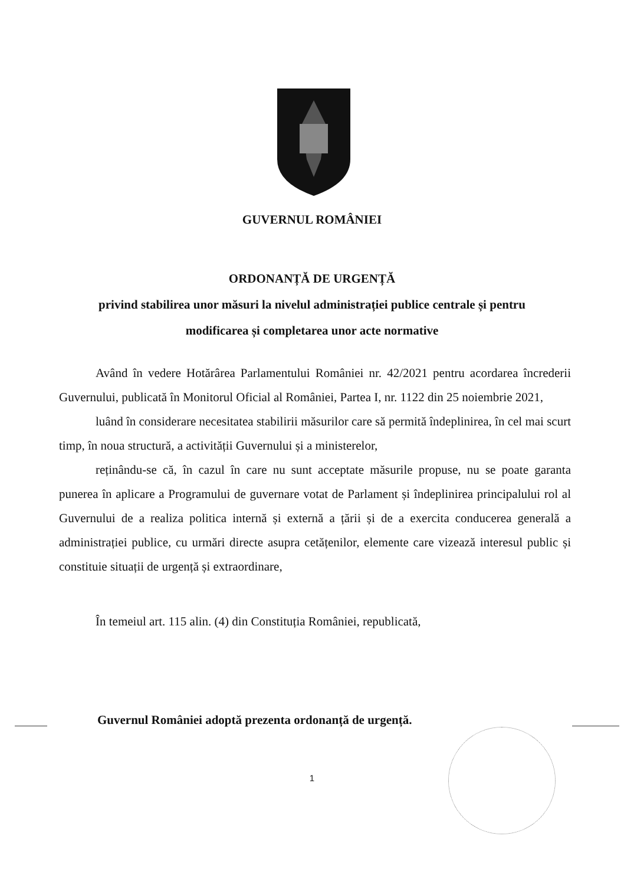GUVERNUL ROMÂNIEI
ORDONANȚĂ DE URGENȚĂ
privind stabilirea unor măsuri la nivelul administrației publice centrale și pentru
modificarea și completarea unor acte normative
Având în vedere Hotărârea Parlamentului României nr. 42/2021 pentru acordarea încrederii Guvernului, publicată în Monitorul Oficial al României, Partea I, nr. 1122 din 25 noiembrie 2021,
luând în considerare necesitatea stabilirii măsurilor care să permită îndeplinirea, în cel mai scurt timp, în noua structură, a activității Guvernului și a ministerelor,
reținându-se că, în cazul în care nu sunt acceptate măsurile propuse, nu se poate garanta punerea în aplicare a Programului de guvernare votat de Parlament și îndeplinirea principalului rol al Guvernului de a realiza politica internă și externă a țării și de a exercita conducerea generală a administrației publice, cu urmări directe asupra cetățenilor, elemente care vizează interesul public și constituie situații de urgență și extraordinare,
În temeiul art. 115 alin. (4) din Constituția României, republicată,
Guvernul României adoptă prezenta ordonanță de urgență.
1